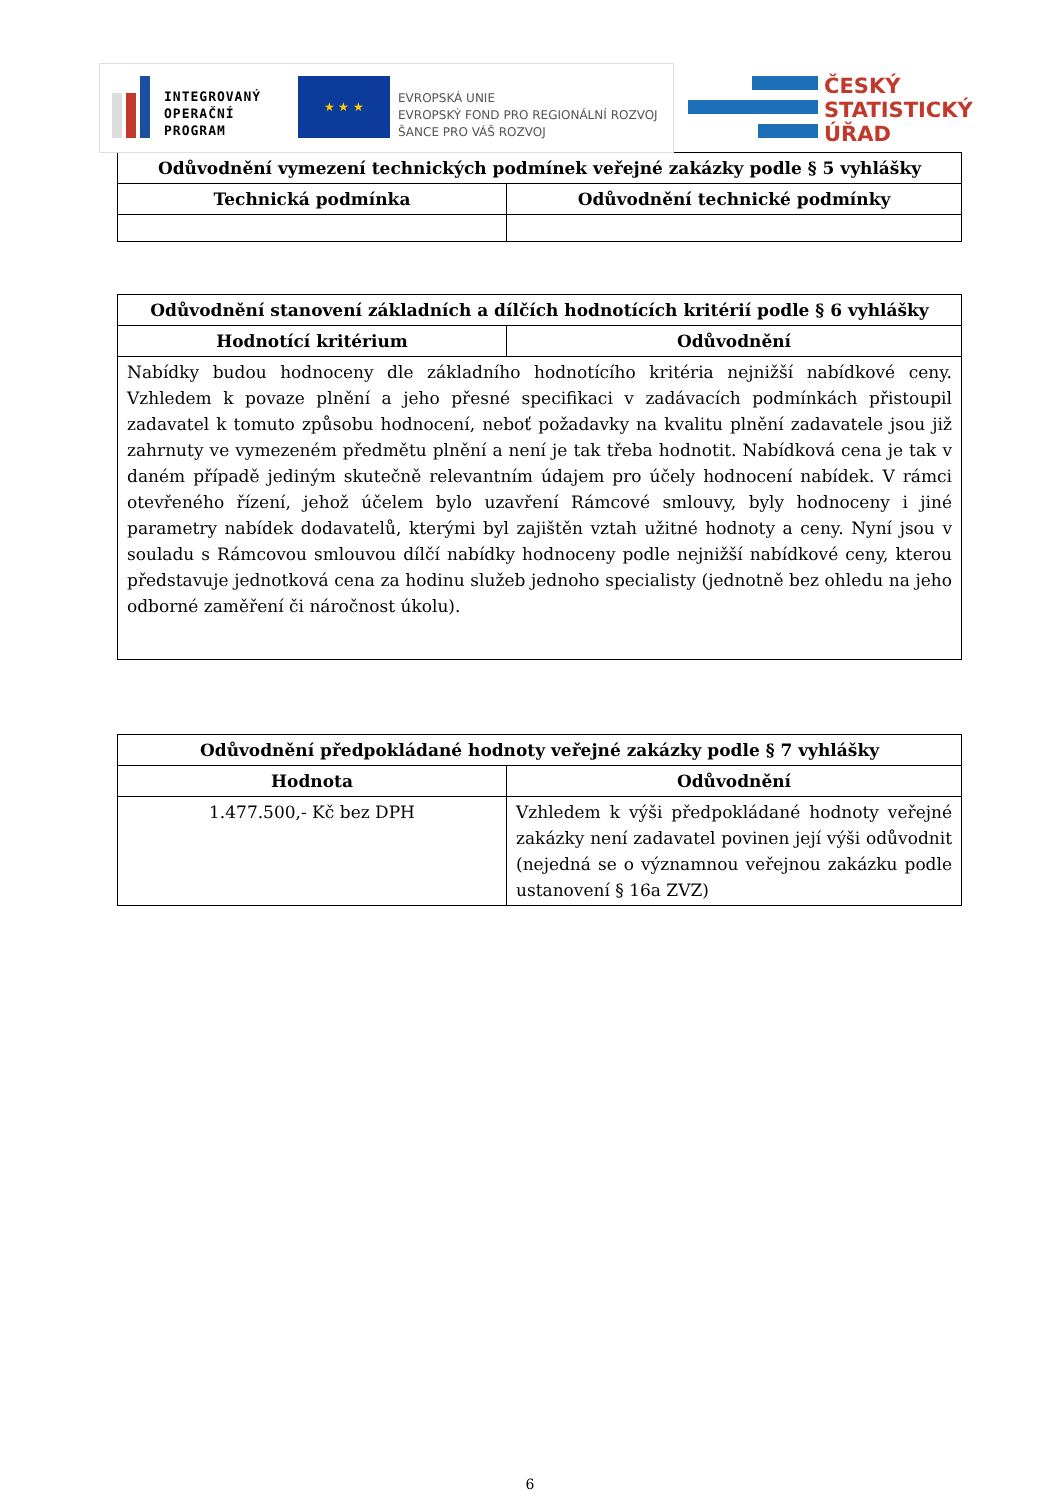INTEGROVANÝ
OPERAČNÍ
PROGRAM
★ ★ ★
EVROPSKÁ UNIE
EVROPSKÝ FOND PRO REGIONÁLNÍ ROZVOJ
ŠANCE PRO VÁŠ ROZVOJ
ČESKÝ
STATISTICKÝ
ÚŘAD
| Odůvodnění vymezení technických podmínek veřejné zakázky podle § 5 vyhlášky | |
| --- | --- |
| Technická podmínka | Odůvodnění technické podmínky |
| Odůvodnění stanovení základních a dílčích hodnotících kritérií podle § 6 vyhlášky | |
| --- | --- |
| Hodnotící kritérium | Odůvodnění |
| Nabídky budou hodnoceny dle základního hodnotícího kritéria nejnižší nabídkové ceny. Vzhledem k povaze plnění a jeho přesné specifikaci v zadávacích podmínkách přistoupil zadavatel k tomuto způsobu hodnocení, neboť požadavky na kvalitu plnění zadavatele jsou již zahrnuty ve vymezeném předmětu plnění a není je tak třeba hodnotit. Nabídková cena je tak v daném případě jediným skutečně relevantním údajem pro účely hodnocení nabídek. V rámci otevřeného řízení, jehož účelem bylo uzavření Rámcové smlouvy, byly hodnoceny i jiné parametry nabídek dodavatelů, kterými byl zajištěn vztah užitné hodnoty a ceny. Nyní jsou v souladu s Rámcovou smlouvou dílčí nabídky hodnoceny podle nejnižší nabídkové ceny, kterou představuje jednotková cena za hodinu služeb jednoho specialisty (jednotně bez ohledu na jeho odborné zaměření či náročnost úkolu). | |
| Odůvodnění předpokládané hodnoty veřejné zakázky podle § 7 vyhlášky | |
| --- | --- |
| Hodnota | Odůvodnění |
| 1.477.500,- Kč bez DPH | Vzhledem k výši předpokládané hodnoty veřejné zakázky není zadavatel povinen její výši odůvodnit (nejedná se o významnou veřejnou zakázku podle ustanovení § 16a ZVZ) |
6